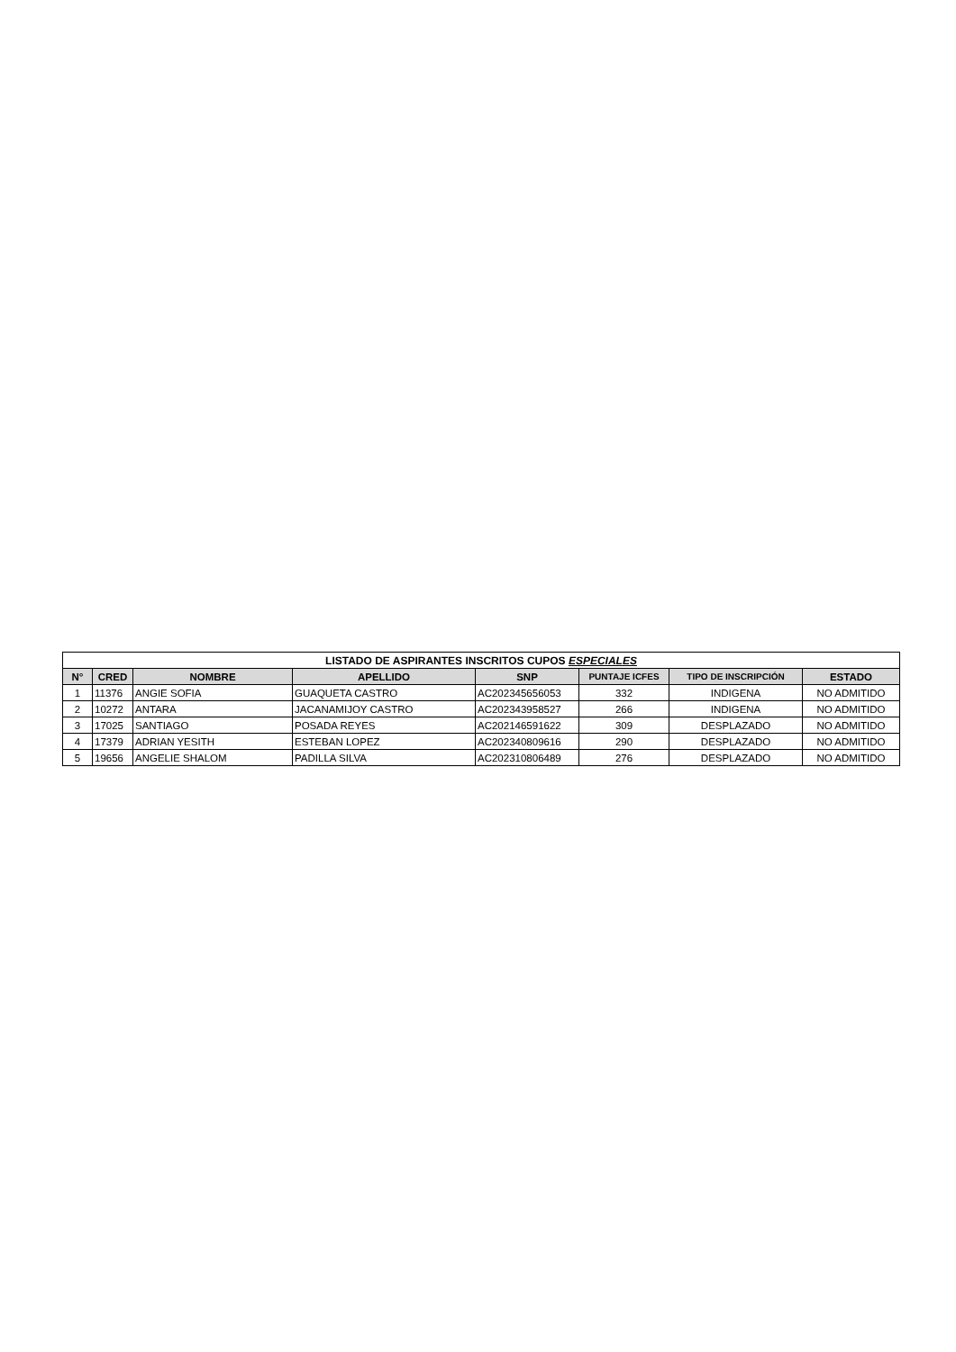| LISTADO DE ASPIRANTES INSCRITOS CUPOS ESPECIALES | | | | | | | |
| --- | --- | --- | --- | --- | --- | --- | --- |
| N° | CRED | NOMBRE | APELLIDO | SNP | PUNTAJE ICFES | TIPO DE INSCRIPCIÓN | ESTADO |
| 1 | 11376 | ANGIE SOFIA | GUAQUETA CASTRO | AC202345656053 | 332 | INDIGENA | NO ADMITIDO |
| 2 | 10272 | ANTARA | JACANAMIJOY CASTRO | AC202343958527 | 266 | INDIGENA | NO ADMITIDO |
| 3 | 17025 | SANTIAGO | POSADA REYES | AC202146591622 | 309 | DESPLAZADO | NO ADMITIDO |
| 4 | 17379 | ADRIAN YESITH | ESTEBAN LOPEZ | AC202340809616 | 290 | DESPLAZADO | NO ADMITIDO |
| 5 | 19656 | ANGELIE SHALOM | PADILLA SILVA | AC202310806489 | 276 | DESPLAZADO | NO ADMITIDO |